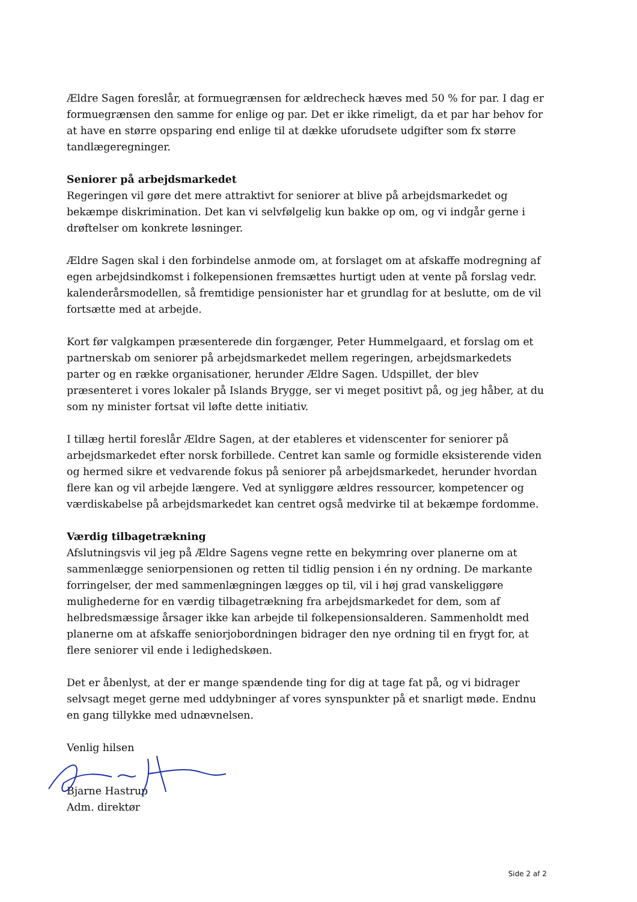Ældre Sagen foreslår, at formuegrænsen for ældrecheck hæves med 50 % for par. I dag er formuegrænsen den samme for enlige og par. Det er ikke rimeligt, da et par har behov for at have en større opsparing end enlige til at dække uforudsete udgifter som fx større tandlægeregninger.
Seniorer på arbejdsmarkedet
Regeringen vil gøre det mere attraktivt for seniorer at blive på arbejdsmarkedet og bekæmpe diskrimination. Det kan vi selvfølgelig kun bakke op om, og vi indgår gerne i drøftelser om konkrete løsninger.
Ældre Sagen skal i den forbindelse anmode om, at forslaget om at afskaffe modregning af egen arbejdsindkomst i folkepensionen fremsættes hurtigt uden at vente på forslag vedr. kalenderårsmodellen, så fremtidige pensionister har et grundlag for at beslutte, om de vil fortsætte med at arbejde.
Kort før valgkampen præsenterede din forgænger, Peter Hummelgaard, et forslag om et partnerskab om seniorer på arbejdsmarkedet mellem regeringen, arbejdsmarkedets parter og en række organisationer, herunder Ældre Sagen. Udspillet, der blev præsenteret i vores lokaler på Islands Brygge, ser vi meget positivt på, og jeg håber, at du som ny minister fortsat vil løfte dette initiativ.
I tillæg hertil foreslår Ældre Sagen, at der etableres et videnscenter for seniorer på arbejdsmarkedet efter norsk forbillede. Centret kan samle og formidle eksisterende viden og hermed sikre et vedvarende fokus på seniorer på arbejdsmarkedet, herunder hvordan flere kan og vil arbejde længere. Ved at synliggøre ældres ressourcer, kompetencer og værdiskabelse på arbejdsmarkedet kan centret også medvirke til at bekæmpe fordomme.
Værdig tilbagetrækning
Afslutningsvis vil jeg på Ældre Sagens vegne rette en bekymring over planerne om at sammenlægge seniorpensionen og retten til tidlig pension i én ny ordning. De markante forringelser, der med sammenlægningen lægges op til, vil i høj grad vanskeliggøre mulighederne for en værdig tilbagetrækning fra arbejdsmarkedet for dem, som af helbredsmæssige årsager ikke kan arbejde til folkepensionsalderen. Sammenholdt med planerne om at afskaffe seniorjobordningen bidrager den nye ordning til en frygt for, at flere seniorer vil ende i ledighedskøen.
Det er åbenlyst, at der er mange spændende ting for dig at tage fat på, og vi bidrager selvsagt meget gerne med uddybninger af vores synspunkter på et snarligt møde. Endnu en gang tillykke med udnævnelsen.
Venlig hilsen
Bjarne Hastrup
Adm. direktør
Side 2 af 2